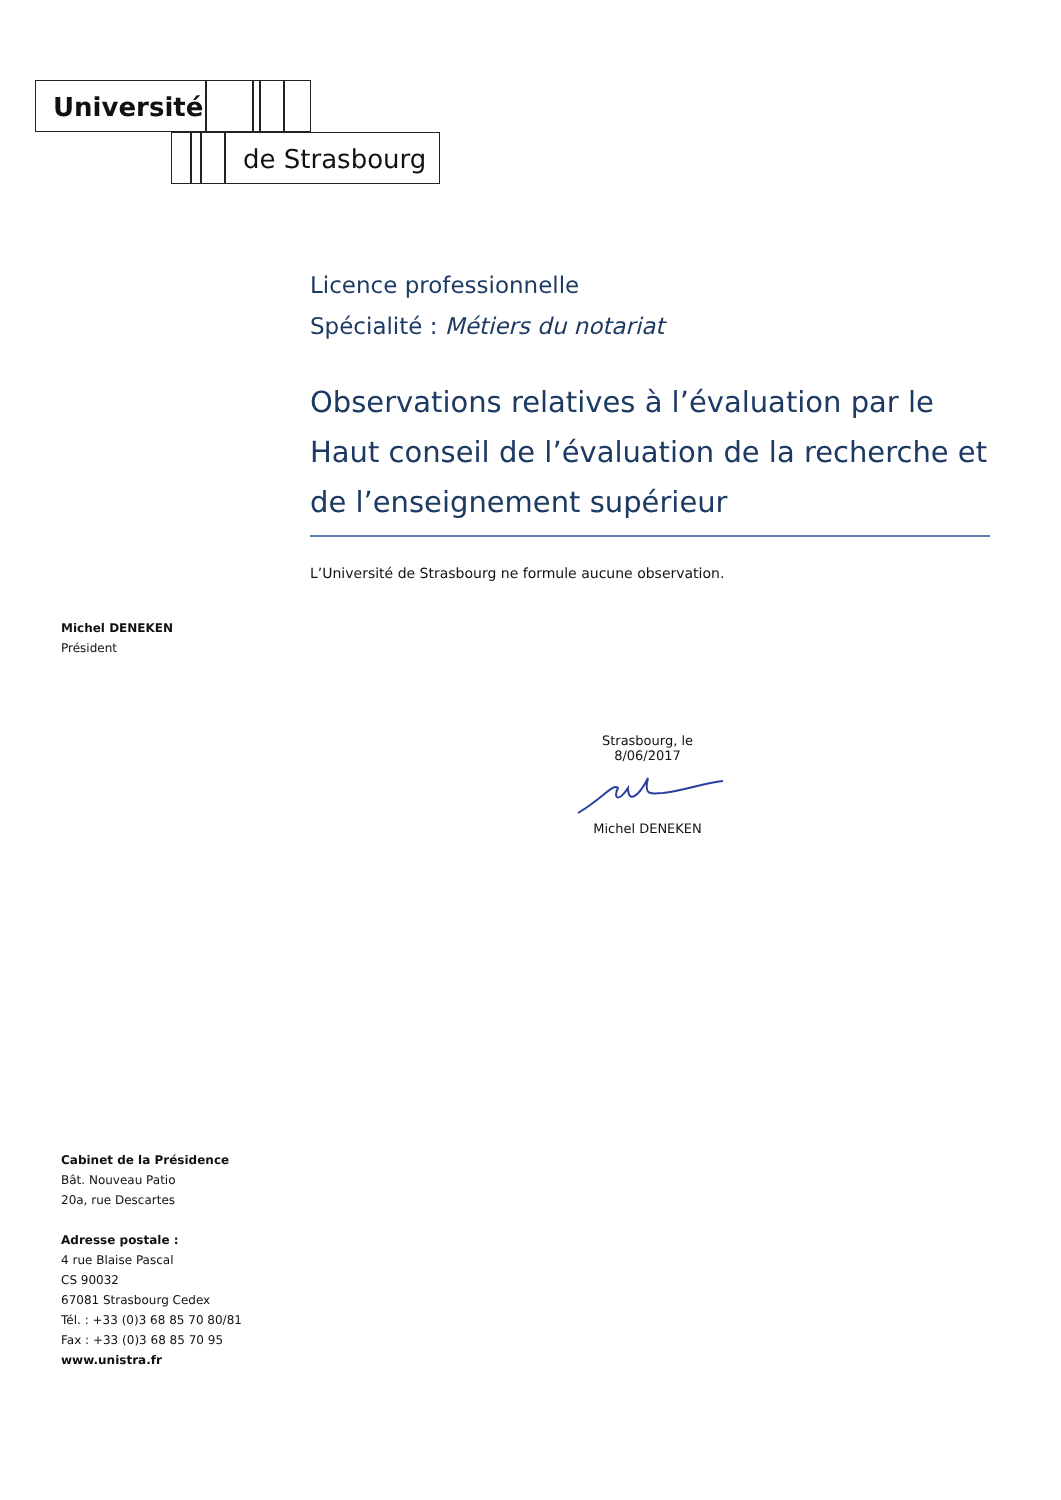Université
de Strasbourg
Licence professionnelle
Spécialité : Métiers du notariat
Observations relatives à l’évaluation par le Haut conseil de l’évaluation de la recherche et de l’enseignement supérieur
L’Université de Strasbourg ne formule aucune observation.
Michel DENEKEN
Président
Strasbourg, le 8/06/2017
Michel DENEKEN
Cabinet de la Présidence
Bât. Nouveau Patio
20a, rue Descartes
Adresse postale :
4 rue Blaise Pascal
CS 90032
67081 Strasbourg Cedex
Tél. : +33 (0)3 68 85 70 80/81
Fax : +33 (0)3 68 85 70 95
www.unistra.fr